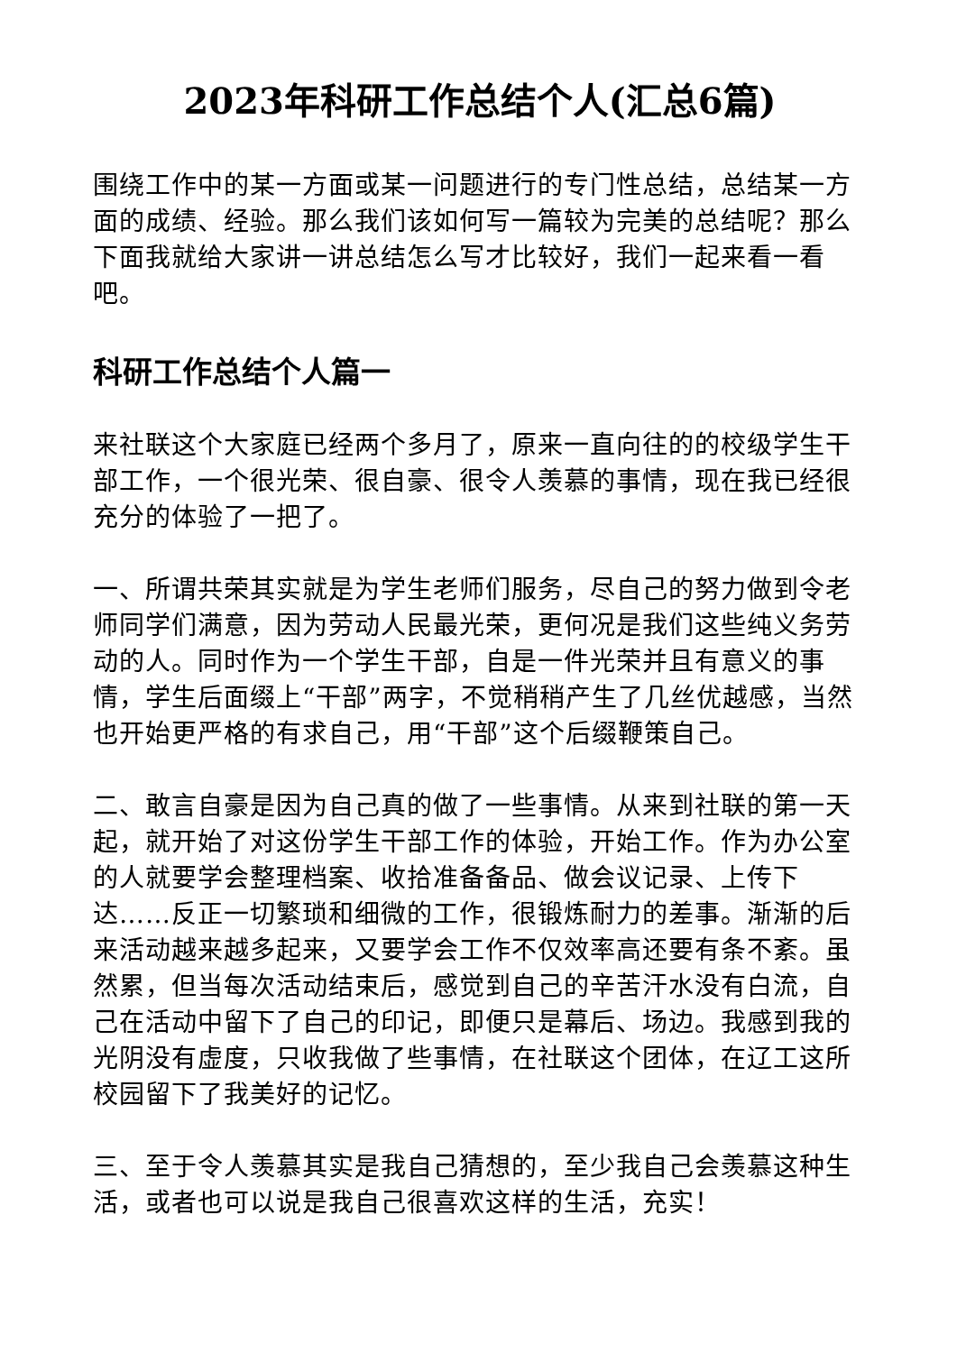2023年科研工作总结个人(汇总6篇)
围绕工作中的某一方面或某一问题进行的专门性总结，总结某一方面的成绩、经验。那么我们该如何写一篇较为完美的总结呢？那么下面我就给大家讲一讲总结怎么写才比较好，我们一起来看一看吧。
科研工作总结个人篇一
来社联这个大家庭已经两个多月了，原来一直向往的的校级学生干部工作，一个很光荣、很自豪、很令人羡慕的事情，现在我已经很充分的体验了一把了。
一、所谓共荣其实就是为学生老师们服务，尽自己的努力做到令老师同学们满意，因为劳动人民最光荣，更何况是我们这些纯义务劳动的人。同时作为一个学生干部，自是一件光荣并且有意义的事情，学生后面缀上“干部”两字，不觉稍稍产生了几丝优越感，当然也开始更严格的有求自己，用“干部”这个后缀鞭策自己。
二、敢言自豪是因为自己真的做了一些事情。从来到社联的第一天起，就开始了对这份学生干部工作的体验，开始工作。作为办公室的人就要学会整理档案、收拾准备备品、做会议记录、上传下达……反正一切繁琐和细微的工作，很锻炼耐力的差事。渐渐的后来活动越来越多起来，又要学会工作不仅效率高还要有条不紊。虽然累，但当每次活动结束后，感觉到自己的辛苦汗水没有白流，自己在活动中留下了自己的印记，即便只是幕后、场边。我感到我的光阴没有虚度，只收我做了些事情，在社联这个团体，在辽工这所校园留下了我美好的记忆。
三、至于令人羡慕其实是我自己猜想的，至少我自己会羡慕这种生活，或者也可以说是我自己很喜欢这样的生活，充实！